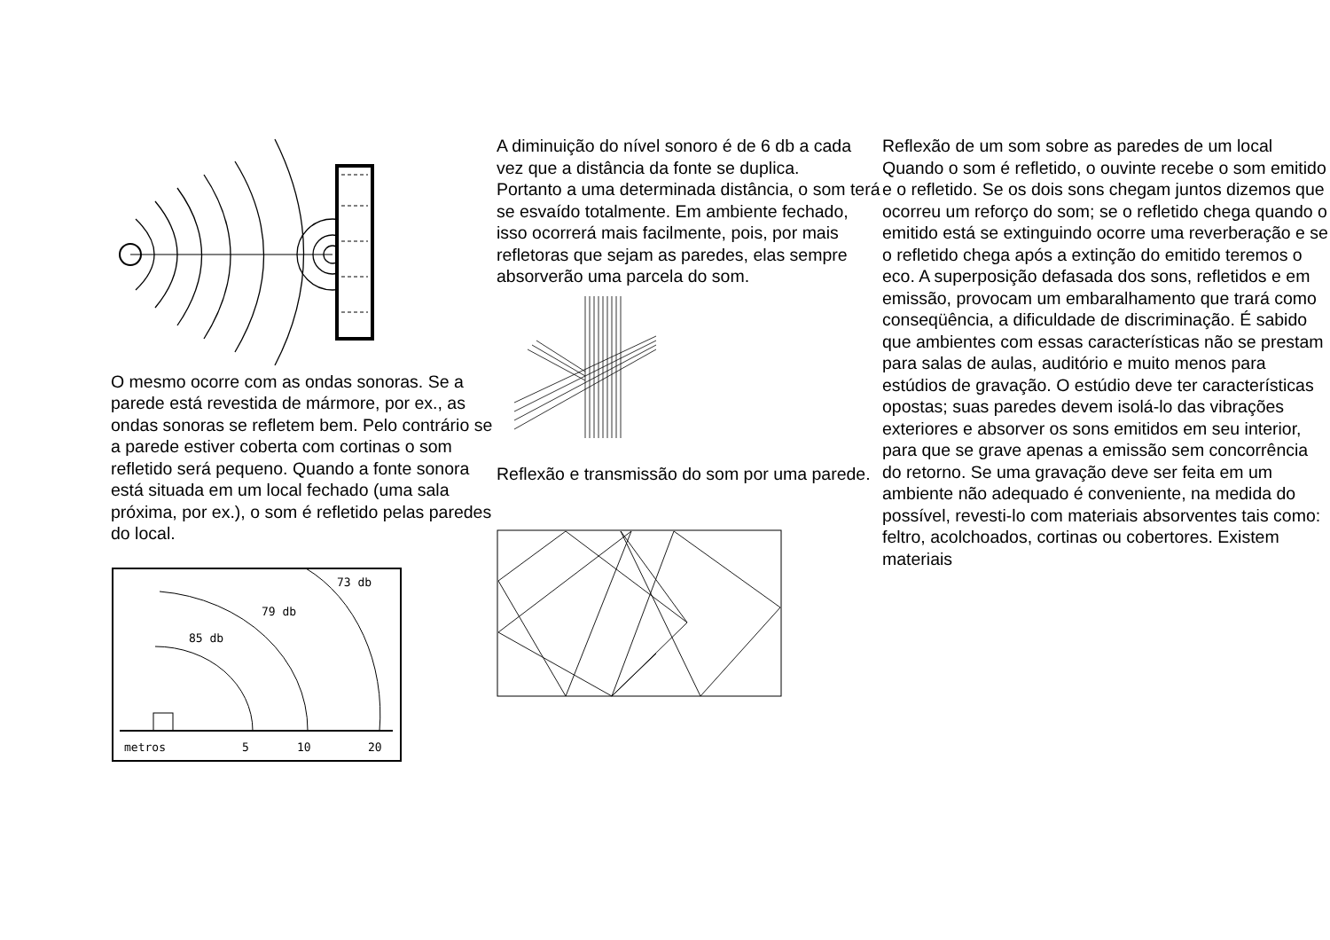O mesmo ocorre com as ondas sonoras. Se a parede está revestida de mármore, por ex., as ondas sonoras se refletem bem. Pelo contrário se a parede estiver coberta com cortinas o som refletido será pequeno. Quando a fonte sonora está situada em um local fechado (uma sala próxima, por ex.), o som é refletido pelas paredes do local.
85 db
79 db
73 db
metros
5
10
20
A diminuição do nível sonoro é de 6 db a cada vez que a distância da fonte se duplica.
Portanto a uma determinada distância, o som terá se esvaído totalmente. Em ambiente fechado, isso ocorrerá mais facilmente, pois, por mais refletoras que sejam as paredes, elas sempre absorverão uma parcela do som.
Reflexão e transmissão do som por uma parede.
Reflexão de um som sobre as paredes de um local
Quando o som é refletido, o ouvinte recebe o som emitido e o refletido. Se os dois sons chegam juntos dizemos que ocorreu um reforço do som; se o refletido chega quando o emitido está se extinguindo ocorre uma reverberação e se o refletido chega após a extinção do emitido teremos o eco. A superposição defasada dos sons, refletidos e em emissão, provocam um embaralhamento que trará como conseqüência, a dificuldade de discriminação. É sabido que ambientes com essas características não se prestam para salas de aulas, auditório e muito menos para estúdios de gravação. O estúdio deve ter características opostas; suas paredes devem isolá-lo das vibrações exteriores e absorver os sons emitidos em seu interior, para que se grave apenas a emissão sem concorrência do retorno. Se uma gravação deve ser feita em um ambiente não adequado é conveniente, na medida do possível, revesti-lo com materiais absorventes tais como: feltro, acolchoados, cortinas ou cobertores. Existem materiais